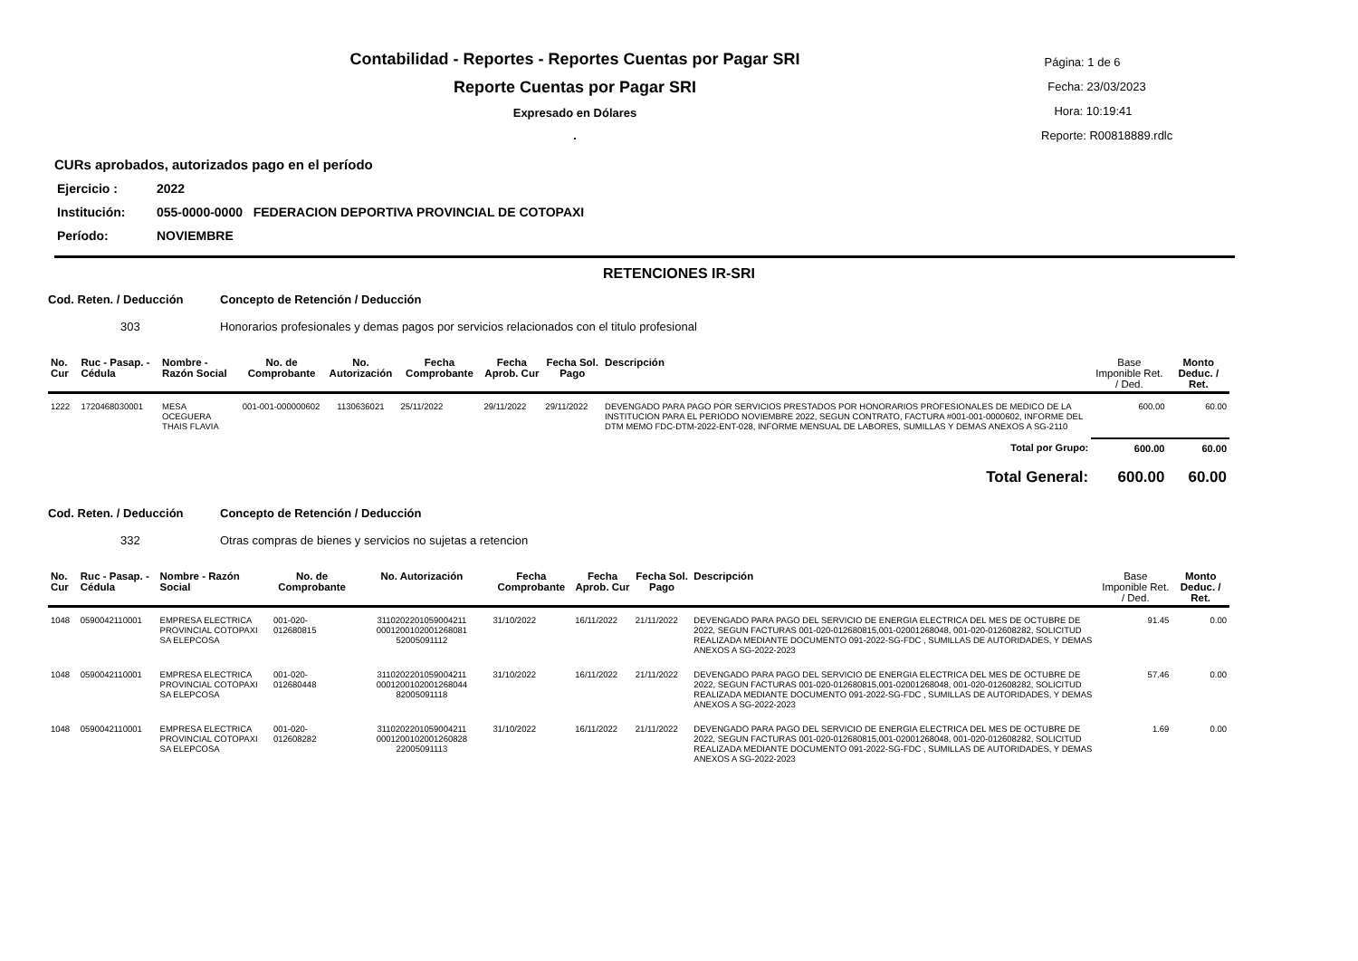Contabilidad - Reportes - Reportes Cuentas por Pagar SRI
Reporte Cuentas por Pagar SRI
Expresado en Dólares
.
Página: 1 de 6
Fecha: 23/03/2023
Hora: 10:19:41
Reporte: R00818889.rdlc
CURs aprobados, autorizados pago en el período
Ejercicio : 2022
Institución: 055-0000-0000 FEDERACION DEPORTIVA PROVINCIAL DE COTOPAXI
Período: NOVIEMBRE
RETENCIONES IR-SRI
Cod. Reten. / Deducción Concepto de Retención / Deducción
303 Honorarios profesionales y demas pagos por servicios relacionados con el titulo profesional
| No. Cur | Ruc - Pasap. - Cédula | Nombre - Razón Social | No. de Comprobante | No. Autorización | Fecha Comprobante | Fecha Aprob. Cur | Fecha Sol. Pago | Descripción | Base Imponible Ret. / Ded. | Monto Deduc. / Ret. |
| --- | --- | --- | --- | --- | --- | --- | --- | --- | --- | --- |
| 1222 | 1720468030001 | MESA OCEGUERA THAIS FLAVIA | 001-001-000000602 | 1130636021 | 25/11/2022 | 29/11/2022 | 29/11/2022 | DEVENGADO PARA PAGO POR SERVICIOS PRESTADOS POR HONORARIOS PROFESIONALES DE MEDICO DE LA INSTITUCION PARA EL PERIODO NOVIEMBRE 2022, SEGUN CONTRATO, FACTURA #001-001-0000602, INFORME DEL DTM MEMO FDC-DTM-2022-ENT-028, INFORME MENSUAL DE LABORES, SUMILLAS Y DEMAS ANEXOS A SG-2110 | 600.00 | 60.00 |
| Total por Grupo: | | | | | | | | | 600.00 | 60.00 |
| Total General: | | | | | | | | | 600.00 | 60.00 |
Cod. Reten. / Deducción Concepto de Retención / Deducción
332 Otras compras de bienes y servicios no sujetas a retencion
| No. Cur | Ruc - Pasap. - Cédula | Nombre - Razón Social | No. de Comprobante | No. Autorización | Fecha Comprobante | Fecha Aprob. Cur | Fecha Sol. Pago | Descripción | Base Imponible Ret. / Ded. | Monto Deduc. / Ret. |
| --- | --- | --- | --- | --- | --- | --- | --- | --- | --- | --- |
| 1048 | 0590042110001 | EMPRESA ELECTRICA PROVINCIAL COTOPAXI SA ELEPCOSA | 001-020-012680815 | 3110202201059004211 0001200102001268081 52005091112 | 31/10/2022 | 16/11/2022 | 21/11/2022 | DEVENGADO PARA PAGO DEL SERVICIO DE ENERGIA ELECTRICA DEL MES DE OCTUBRE DE 2022, SEGUN FACTURAS 001-020-012680815,001-02001268048, 001-020-012608282, SOLICITUD REALIZADA MEDIANTE DOCUMENTO 091-2022-SG-FDC , SUMILLAS DE AUTORIDADES, Y DEMAS ANEXOS A SG-2022-2023 | 91.45 | 0.00 |
| 1048 | 0590042110001 | EMPRESA ELECTRICA PROVINCIAL COTOPAXI SA ELEPCOSA | 001-020-012680448 | 3110202201059004211 0001200102001268044 82005091118 | 31/10/2022 | 16/11/2022 | 21/11/2022 | DEVENGADO PARA PAGO DEL SERVICIO DE ENERGIA ELECTRICA DEL MES DE OCTUBRE DE 2022, SEGUN FACTURAS 001-020-012680815,001-02001268048, 001-020-012608282, SOLICITUD REALIZADA MEDIANTE DOCUMENTO 091-2022-SG-FDC , SUMILLAS DE AUTORIDADES, Y DEMAS ANEXOS A SG-2022-2023 | 57.46 | 0.00 |
| 1048 | 0590042110001 | EMPRESA ELECTRICA PROVINCIAL COTOPAXI SA ELEPCOSA | 001-020-012608282 | 3110202201059004211 0001200102001260828 22005091113 | 31/10/2022 | 16/11/2022 | 21/11/2022 | DEVENGADO PARA PAGO DEL SERVICIO DE ENERGIA ELECTRICA DEL MES DE OCTUBRE DE 2022, SEGUN FACTURAS 001-020-012680815,001-02001268048, 001-020-012608282, SOLICITUD REALIZADA MEDIANTE DOCUMENTO 091-2022-SG-FDC , SUMILLAS DE AUTORIDADES, Y DEMAS ANEXOS A SG-2022-2023 | 1.69 | 0.00 |